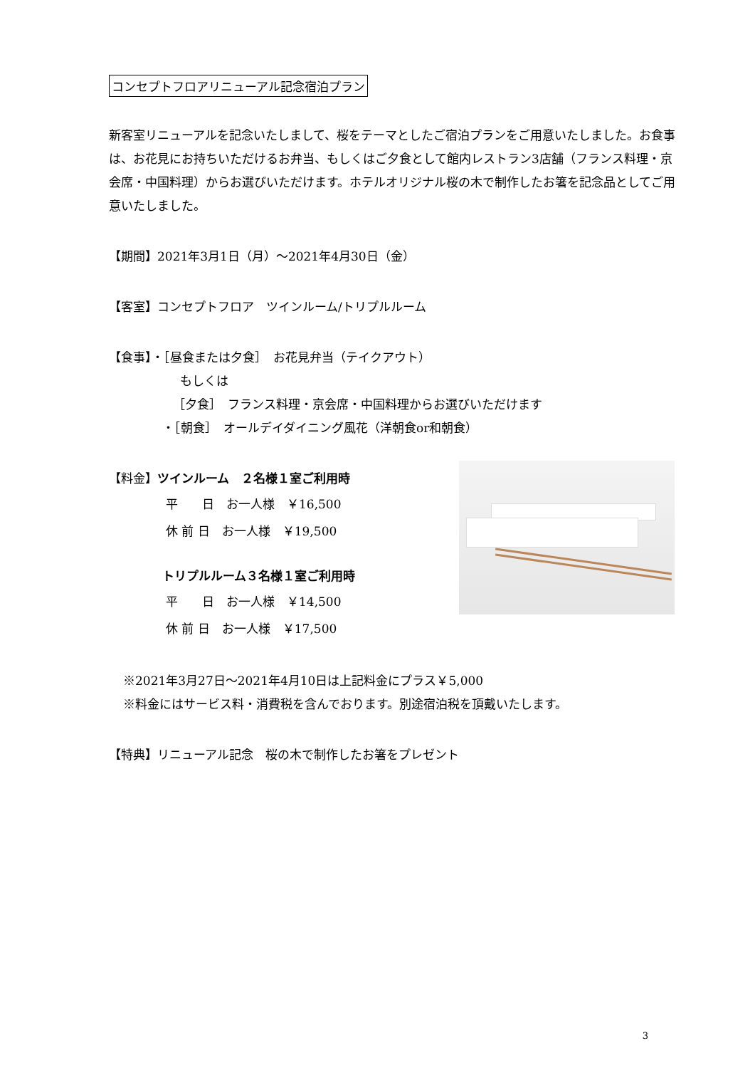コンセプトフロアリニューアル記念宿泊プラン
新客室リニューアルを記念いたしまして、桜をテーマとしたご宿泊プランをご用意いたしました。お食事は、お花見にお持ちいただけるお弁当、もしくはご夕食として館内レストラン3店舗（フランス料理・京会席・中国料理）からお選びいただけます。ホテルオリジナル桜の木で制作したお箸を記念品としてご用意いたしました。
【期間】2021年3月1日（月）～2021年4月30日（金）
【客室】コンセプトフロア　ツインルーム/トリプルルーム
【食事】・［昼食または夕食］　お花見弁当（テイクアウト）
もしくは
［夕食］　フランス料理・京会席・中国料理からお選びいただけます
・［朝食］　オールデイダイニング風花（洋朝食or和朝食）
【料金】ツインルーム　２名様１室ご利用時
平　　日　お一人様　￥16,500
休 前 日　お一人様　￥19,500
トリプルルーム３名様１室ご利用時
平　　日　お一人様　￥14,500
休 前 日　お一人様　￥17,500
※2021年3月27日～2021年4月10日は上記料金にプラス￥5,000
※料金にはサービス料・消費税を含んでおります。別途宿泊税を頂戴いたします。
【特典】リニューアル記念　桜の木で制作したお箸をプレゼント
3